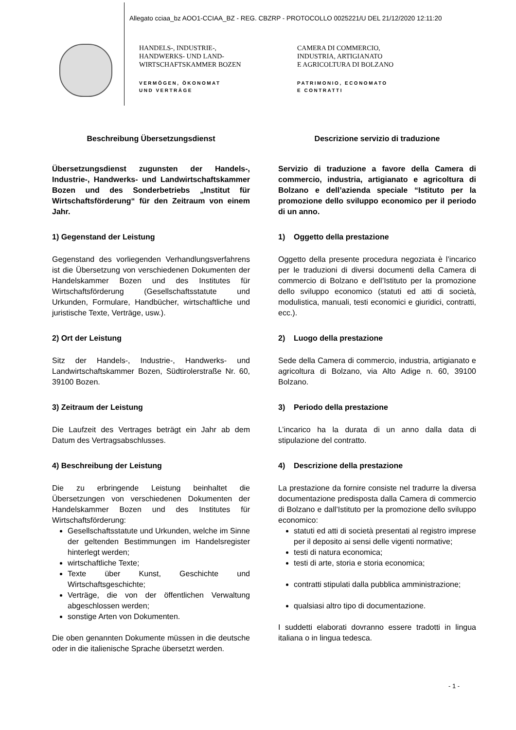Allegato cciaa_bz AOO1-CCIAA_BZ - REG. CBZRP - PROTOCOLLO 0025221/U DEL 21/12/2020 12:11:20
HANDELS-, INDUSTRIE-,
HANDWERKS- UND LAND-
WIRTSCHAFTSKAMMER BOZEN
VERMÖGEN, ÖKONOMAT
UND VERTRÄGE
CAMERA DI COMMERCIO,
INDUSTRIA, ARTIGIANATO
E AGRICOLTURA DI BOLZANO
PATRIMONIO, ECONOMATO
E CONTRATTI
Beschreibung Übersetzungsdienst
Übersetzungsdienst zugunsten der Handels-, Industrie-, Handwerks- und Landwirtschaftskammer Bozen und des Sonderbetriebs „Institut für Wirtschaftsförderung“ für den Zeitraum von einem Jahr.
1) Gegenstand der Leistung
Gegenstand des vorliegenden Verhandlungsverfahrens ist die Übersetzung von verschiedenen Dokumenten der Handelskammer Bozen und des Institutes für Wirtschaftsförderung (Gesellschaftsstatute und Urkunden, Formulare, Handbücher, wirtschaftliche und juristische Texte, Verträge, usw.).
2) Ort der Leistung
Sitz der Handels-, Industrie-, Handwerks- und Landwirtschaftskammer Bozen, Südtirolerstraße Nr. 60, 39100 Bozen.
3) Zeitraum der Leistung
Die Laufzeit des Vertrages beträgt ein Jahr ab dem Datum des Vertragsabschlusses.
4) Beschreibung der Leistung
Die zu erbringende Leistung beinhaltet die Übersetzungen von verschiedenen Dokumenten der Handelskammer Bozen und des Institutes für Wirtschaftsförderung:
Gesellschaftsstatute und Urkunden, welche im Sinne der geltenden Bestimmungen im Handelsregister hinterlegt werden;
wirtschaftliche Texte;
Texte über Kunst, Geschichte und Wirtschaftsgeschichte;
Verträge, die von der öffentlichen Verwaltung abgeschlossen werden;
sonstige Arten von Dokumenten.
Die oben genannten Dokumente müssen in die deutsche oder in die italienische Sprache übersetzt werden.
Descrizione servizio di traduzione
Servizio di traduzione a favore della Camera di commercio, industria, artigianato e agricoltura di Bolzano e dell’azienda speciale “Istituto per la promozione dello sviluppo economico per il periodo di un anno.
1) Oggetto della prestazione
Oggetto della presente procedura negoziata è l’incarico per le traduzioni di diversi documenti della Camera di commercio di Bolzano e dell’Istituto per la promozione dello sviluppo economico (statuti ed atti di società, modulistica, manuali, testi economici e giuridici, contratti, ecc.).
2) Luogo della prestazione
Sede della Camera di commercio, industria, artigianato e agricoltura di Bolzano, via Alto Adige n. 60, 39100 Bolzano.
3) Periodo della prestazione
L’incarico ha la durata di un anno dalla data di stipulazione del contratto.
4) Descrizione della prestazione
La prestazione da fornire consiste nel tradurre la diversa documentazione predisposta dalla Camera di commercio di Bolzano e dall’Istituto per la promozione dello sviluppo economico:
statuti ed atti di società presentati al registro imprese per il deposito ai sensi delle vigenti normative;
testi di natura economica;
testi di arte, storia e storia economica;
contratti stipulati dalla pubblica amministrazione;
qualsiasi altro tipo di documentazione.
I suddetti elaborati dovranno essere tradotti in lingua italiana o in lingua tedesca.
- 1 -